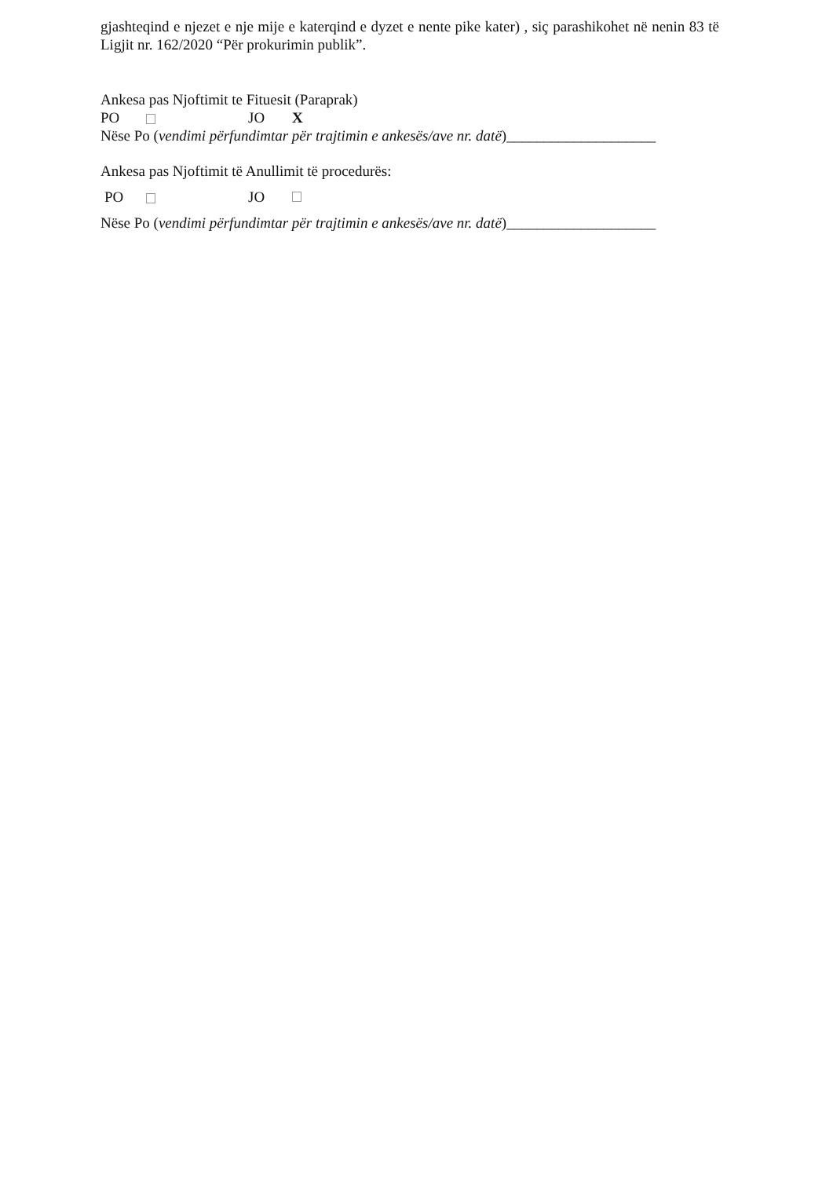gjashteqind e njezet e nje mije e katerqind e dyzet e nente pike kater) , siç parashikohet në nenin 83 të Ligjit nr. 162/2020 “Për prokurimin publik”.
Ankesa pas Njoftimit te Fituesit (Paraprak)
PO JO X
Nëse Po (vendimi përfundimtar për trajtimin e ankesës/ave nr. datë)____________________
Ankesa pas Njoftimit të Anullimit të procedurës:
PO JO
Nëse Po (vendimi përfundimtar për trajtimin e ankesës/ave nr. datë)____________________